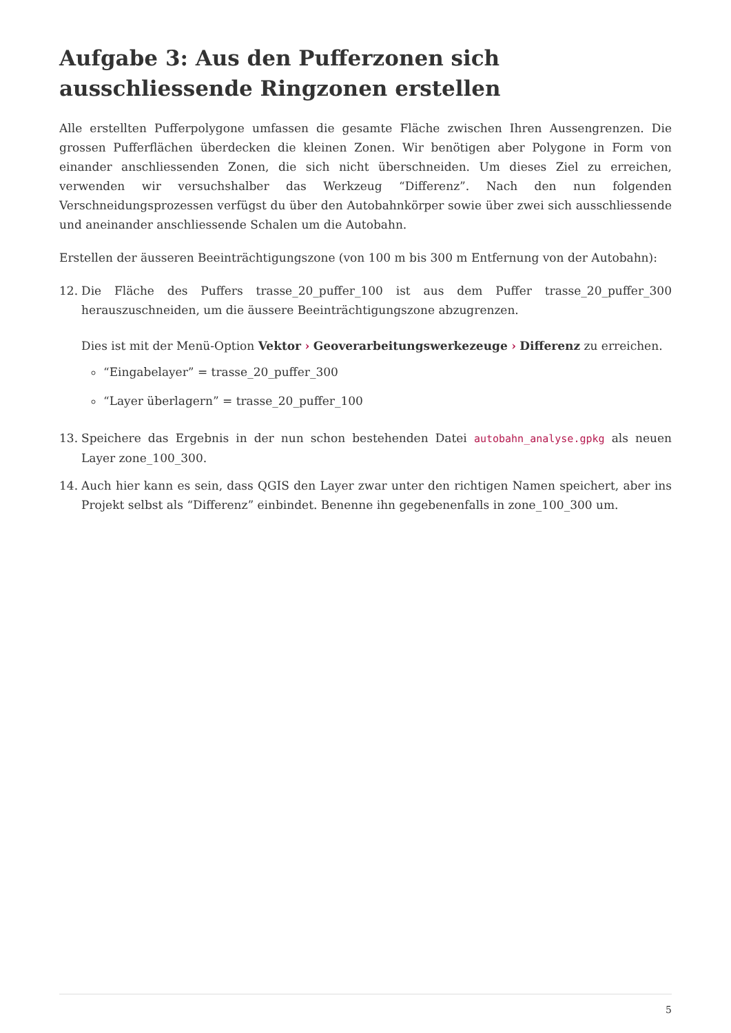Aufgabe 3: Aus den Pufferzonen sich ausschliessende Ringzonen erstellen
Alle erstellten Pufferpolygone umfassen die gesamte Fläche zwischen Ihren Aussengrenzen. Die grossen Pufferflächen überdecken die kleinen Zonen. Wir benötigen aber Polygone in Form von einander anschliessenden Zonen, die sich nicht überschneiden. Um dieses Ziel zu erreichen, verwenden wir versuchshalber das Werkzeug “Differenz”. Nach den nun folgenden Verschneidungsprozessen verfügst du über den Autobahnkörper sowie über zwei sich ausschliessende und aneinander anschliessende Schalen um die Autobahn.
Erstellen der äusseren Beeinträchtigungszone (von 100 m bis 300 m Entfernung von der Autobahn):
12. Die Fläche des Puffers trasse_20_puffer_100 ist aus dem Puffer trasse_20_puffer_300 herauszuschneiden, um die äussere Beeinträchtigungszone abzugrenzen.
Dies ist mit der Menü-Option Vektor › Geoverarbeitungswerkezeuge › Differenz zu erreichen.
“Eingabelayer” = trasse_20_puffer_300
“Layer überlagern” = trasse_20_puffer_100
13. Speichere das Ergebnis in der nun schon bestehenden Datei autobahn_analyse.gpkg als neuen Layer zone_100_300.
14. Auch hier kann es sein, dass QGIS den Layer zwar unter den richtigen Namen speichert, aber ins Projekt selbst als “Differenz” einbindet. Benenne ihn gegebenenfalls in zone_100_300 um.
5